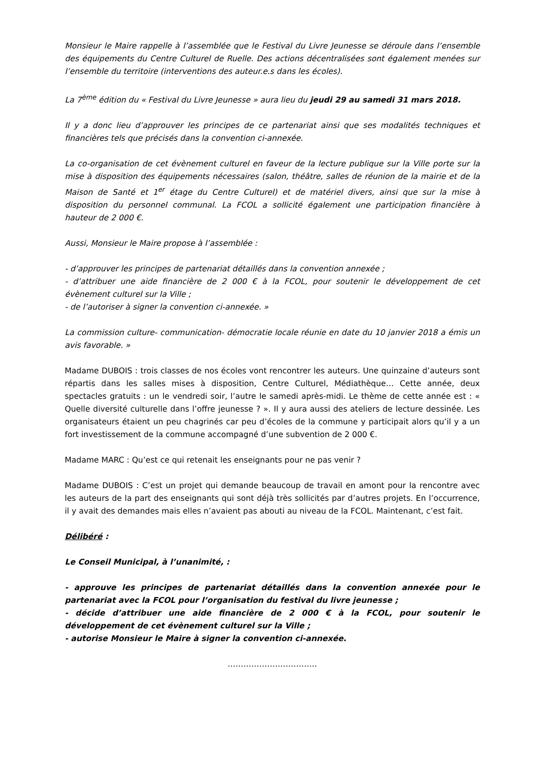Monsieur le Maire rappelle à l’assemblée que le Festival du Livre Jeunesse se déroule dans l’ensemble des équipements du Centre Culturel de Ruelle. Des actions décentralisées sont également menées sur l’ensemble du territoire (interventions des auteur.e.s dans les écoles).
La 7<sup>ème</sup> édition du « Festival du Livre Jeunesse » aura lieu du jeudi 29 au samedi 31 mars 2018.
Il y a donc lieu d’approuver les principes de ce partenariat ainsi que ses modalités techniques et financières tels que précisés dans la convention ci-annexée.
La co-organisation de cet évènement culturel en faveur de la lecture publique sur la Ville porte sur la mise à disposition des équipements nécessaires (salon, théâtre, salles de réunion de la mairie et de la Maison de Santé et 1<sup>er</sup> étage du Centre Culturel) et de matériel divers, ainsi que sur la mise à disposition du personnel communal. La FCOL a sollicité également une participation financière à hauteur de 2 000 €.
Aussi, Monsieur le Maire propose à l’assemblée :
- d’approuver les principes de partenariat détaillés dans la convention annexée ;
- d’attribuer une aide financière de 2 000 € à la FCOL, pour soutenir le développement de cet évènement culturel sur la Ville ;
- de l’autoriser à signer la convention ci-annexée. »
La commission culture- communication- démocratie locale réunie en date du 10 janvier 2018 a émis un avis favorable. »
Madame DUBOIS : trois classes de nos écoles vont rencontrer les auteurs. Une quinzaine d’auteurs sont répartis dans les salles mises à disposition, Centre Culturel, Médiathèque… Cette année, deux spectacles gratuits : un le vendredi soir, l’autre le samedi après-midi. Le thème de cette année est : « Quelle diversité culturelle dans l’offre jeunesse ? ». Il y aura aussi des ateliers de lecture dessinée. Les organisateurs étaient un peu chagrinés car peu d’écoles de la commune y participait alors qu’il y a un fort investissement de la commune accompagné d’une subvention de 2 000 €.
Madame MARC : Qu’est ce qui retenait les enseignants pour ne pas venir ?
Madame DUBOIS : C’est un projet qui demande beaucoup de travail en amont pour la rencontre avec les auteurs de la part des enseignants qui sont déjà très sollicités par d’autres projets. En l’occurrence, il y avait des demandes mais elles n’avaient pas abouti au niveau de la FCOL. Maintenant, c’est fait.
Délibéré :
Le Conseil Municipal, à l’unanimité, :
- approuve les principes de partenariat détaillés dans la convention annexée pour le partenariat avec la FCOL pour l’organisation du festival du livre jeunesse ;
- décide d’attribuer une aide financière de 2 000 € à la FCOL, pour soutenir le développement de cet évènement culturel sur la Ville ;
- autorise Monsieur le Maire à signer la convention ci-annexée.
…………………………….